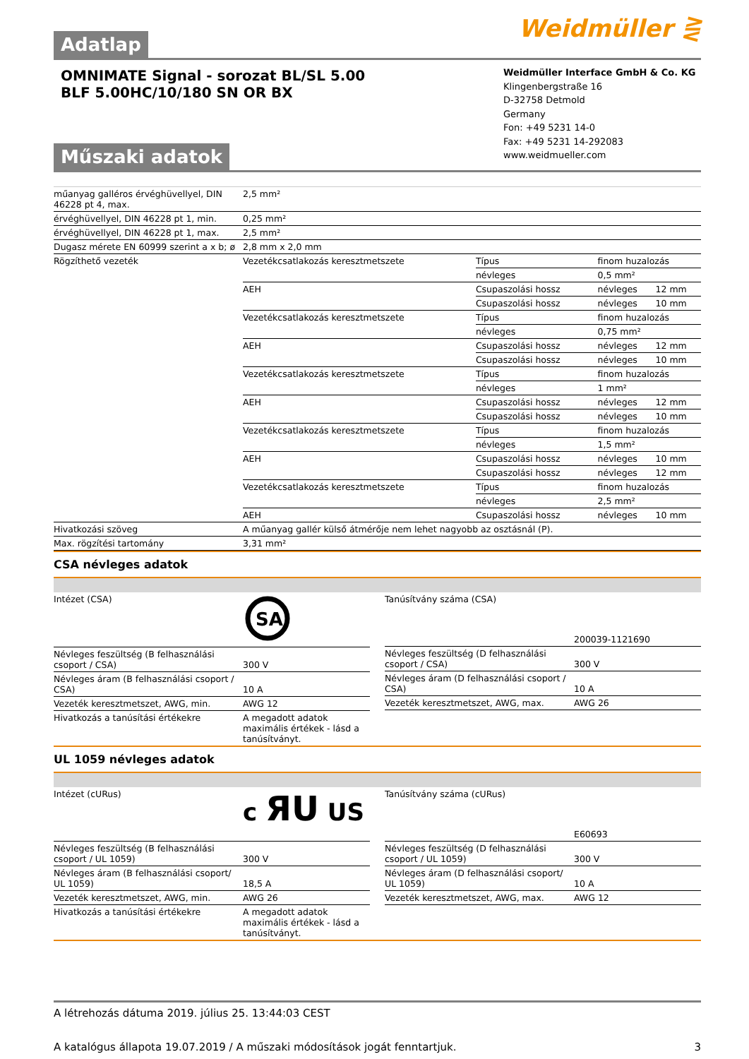Adatlap
Weidmüller ⋛
OMNIMATE Signal - sorozat BL/SL 5.00
BLF 5.00HC/10/180 SN OR BX
Műszaki adatok
Weidmüller Interface GmbH & Co. KG
Klingenbergstraße 16
D-32758 Detmold
Germany
Fon: +49 5231 14-0
Fax: +49 5231 14-292083
www.weidmueller.com
| műanyag galléros érvéghüvellyel, DIN 46228 pt 4, max. | 2,5 mm² | | | |
| érvéghüvellyel, DIN 46228 pt 1, min. | 0,25 mm² | | | |
| érvéghüvellyel, DIN 46228 pt 1, max. | 2,5 mm² | | | |
| Dugasz mérete EN 60999 szerint a x b; ø | 2,8 mm x 2,0 mm | | | |
| Rögzíthető vezeték | Vezetékcsatlakozás keresztmetszete | Típus | finom huzalozás | |
| | | névleges | 0,5 mm² | |
| | AEH | Csupaszolási hossz | névleges | 12 mm |
| | | Csupaszolási hossz | névleges | 10 mm |
| | Vezetékcsatlakozás keresztmetszete | Típus | finom huzalozás | |
| | | névleges | 0,75 mm² | |
| | AEH | Csupaszolási hossz | névleges | 12 mm |
| | | Csupaszolási hossz | névleges | 10 mm |
| | Vezetékcsatlakozás keresztmetszete | Típus | finom huzalozás | |
| | | névleges | 1 mm² | |
| | AEH | Csupaszolási hossz | névleges | 12 mm |
| | | Csupaszolási hossz | névleges | 10 mm |
| | Vezetékcsatlakozás keresztmetszete | Típus | finom huzalozás | |
| | | névleges | 1,5 mm² | |
| | AEH | Csupaszolási hossz | névleges | 10 mm |
| | | Csupaszolási hossz | névleges | 12 mm |
| | Vezetékcsatlakozás keresztmetszete | Típus | finom huzalozás | |
| | | névleges | 2,5 mm² | |
| | AEH | Csupaszolási hossz | névleges | 10 mm |
| Hivatkozási szöveg | A műanyag gallér külső átmérője nem lehet nagyobb az osztásnál (P). | | | |
| Max. rögzítési tartomány | 3,31 mm² | | | |
CSA névleges adatok
| Intézet (CSA) | SA |
| Névleges feszültség (B felhasználási csoport / CSA) | 300 V |
| Névleges áram (B felhasználási csoport / CSA) | 10 A |
| Vezeték keresztmetszet, AWG, min. | AWG 12 |
| Hivatkozás a tanúsítási értékekre | A megadott adatok maximális értékek - lásd a tanúsítványt. |
| Tanúsítvány száma (CSA) | 200039-1121690 |
| Névleges feszültség (D felhasználási csoport / CSA) | 300 V |
| Névleges áram (D felhasználási csoport / CSA) | 10 A |
| Vezeték keresztmetszet, AWG, max. | AWG 26 |
UL 1059 névleges adatok
| Intézet (cURus) | c ЯU US |
| Névleges feszültség (B felhasználási csoport / UL 1059) | 300 V |
| Névleges áram (B felhasználási csoport/ UL 1059) | 18,5 A |
| Vezeték keresztmetszet, AWG, min. | AWG 26 |
| Hivatkozás a tanúsítási értékekre | A megadott adatok maximális értékek - lásd a tanúsítványt. |
| Tanúsítvány száma (cURus) | E60693 |
| Névleges feszültség (D felhasználási csoport / UL 1059) | 300 V |
| Névleges áram (D felhasználási csoport/ UL 1059) | 10 A |
| Vezeték keresztmetszet, AWG, max. | AWG 12 |
A létrehozás dátuma 2019. július 25. 13:44:03 CEST
A katalógus állapota 19.07.2019 / A műszaki módosítások jogát fenntartjuk. 3